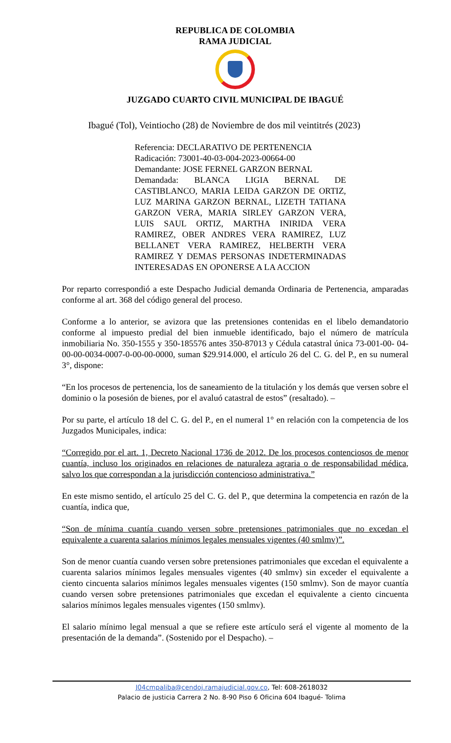REPUBLICA DE COLOMBIA
RAMA JUDICIAL
JUZGADO CUARTO CIVIL MUNICIPAL DE IBAGUÉ
Ibagué (Tol), Veintiocho (28) de Noviembre de dos mil veintitrés (2023)
Referencia: DECLARATIVO DE PERTENENCIA
Radicación: 73001-40-03-004-2023-00664-00
Demandante: JOSE FERNEL GARZON BERNAL
Demandada: BLANCA LIGIA BERNAL DE CASTIBLANCO, MARIA LEIDA GARZON DE ORTIZ, LUZ MARINA GARZON BERNAL, LIZETH TATIANA GARZON VERA, MARIA SIRLEY GARZON VERA, LUIS SAUL ORTIZ, MARTHA INIRIDA VERA RAMIREZ, OBER ANDRES VERA RAMIREZ, LUZ BELLANET VERA RAMIREZ, HELBERTH VERA RAMIREZ Y DEMAS PERSONAS INDETERMINADAS INTERESADAS EN OPONERSE A LA ACCION
Por reparto correspondió a este Despacho Judicial demanda Ordinaria de Pertenencia, amparadas conforme al art. 368 del código general del proceso.
Conforme a lo anterior, se avizora que las pretensiones contenidas en el libelo demandatorio conforme al impuesto predial del bien inmueble identificado, bajo el número de matrícula inmobiliaria No. 350-1555 y 350-185576 antes 350-87013 y Cédula catastral única 73-001-00- 04-00-00-0034-0007-0-00-00-0000, suman $29.914.000, el artículo 26 del C. G. del P., en su numeral 3°, dispone:
“En los procesos de pertenencia, los de saneamiento de la titulación y los demás que versen sobre el dominio o la posesión de bienes, por el avaluó catastral de estos” (resaltado). –
Por su parte, el artículo 18 del C. G. del P., en el numeral 1° en relación con la competencia de los Juzgados Municipales, indica:
“Corregido por el art. 1, Decreto Nacional 1736 de 2012. De los procesos contenciosos de menor cuantía, incluso los originados en relaciones de naturaleza agraria o de responsabilidad médica, salvo los que correspondan a la jurisdicción contencioso administrativa.”
En este mismo sentido, el artículo 25 del C. G. del P., que determina la competencia en razón de la cuantía, indica que,
“Son de mínima cuantía cuando versen sobre pretensiones patrimoniales que no excedan el equivalente a cuarenta salarios mínimos legales mensuales vigentes (40 smlmv)”.
Son de menor cuantía cuando versen sobre pretensiones patrimoniales que excedan el equivalente a cuarenta salarios mínimos legales mensuales vigentes (40 smlmv) sin exceder el equivalente a ciento cincuenta salarios mínimos legales mensuales vigentes (150 smlmv). Son de mayor cuantía cuando versen sobre pretensiones patrimoniales que excedan el equivalente a ciento cincuenta salarios mínimos legales mensuales vigentes (150 smlmv).
El salario mínimo legal mensual a que se refiere este artículo será el vigente al momento de la presentación de la demanda”. (Sostenido por el Despacho). –
J04cmpaliba@cendoj.ramajudicial.gov.co, Tel: 608-2618032
Palacio de justicia Carrera 2 No. 8-90 Piso 6 Oficina 604 Ibagué- Tolima